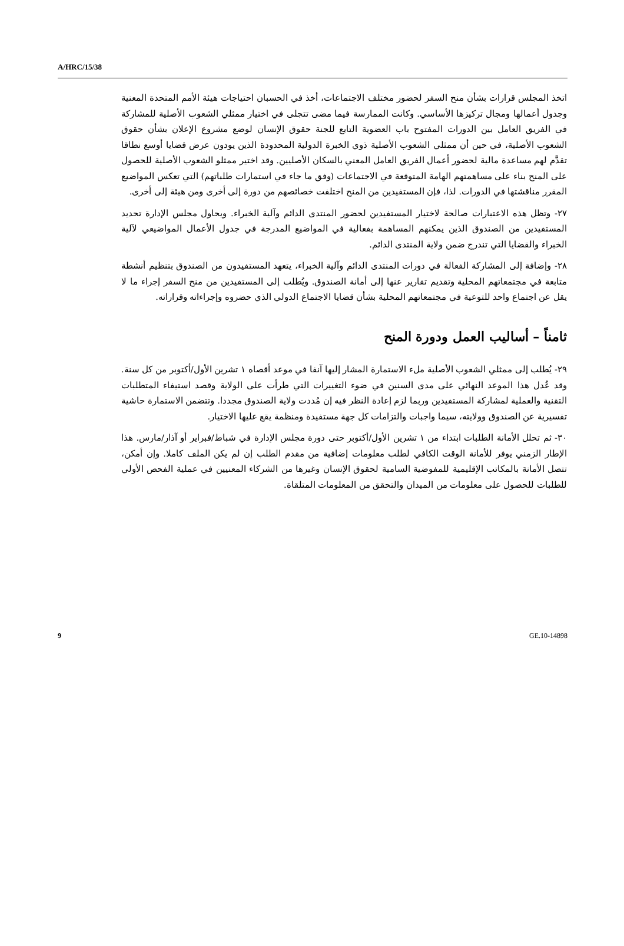A/HRC/15/38
اتخذ المجلس قرارات بشأن منح السفر لحضور مختلف الاجتماعات، أخذ في الحسبان احتياجات هيئة الأمم المتحدة المعنية وجدول أعمالها ومجال تركيزها الأساسي. وكانت الممارسة فيما مضى تتجلى في اختيار ممثلي الشعوب الأصلية للمشاركة في الفريق العامل بين الدورات المفتوح باب العضوية التابع للجنة حقوق الإنسان لوضع مشروع الإعلان بشأن حقوق الشعوب الأصلية، في حين أن ممثلي الشعوب الأصلية ذوي الخبرة الدولية المحدودة الذين يودون عرض قضايا أوسع نطاقا تقدَّم لهم مساعدة مالية لحضور أعمال الفريق العامل المعني بالسكان الأصليين. وقد اختير ممثلو الشعوب الأصلية للحصول على المنح بناء على مساهمتهم الهامة المتوقعة في الاجتماعات (وفق ما جاء في استمارات طلباتهم) التي تعكس المواضيع المقرر مناقشتها في الدورات. لذا، فإن المستفيدين من المنح اختلفت خصائصهم من دورة إلى أخرى ومن هيئة إلى أخرى.
٢٧- وتظل هذه الاعتبارات صالحة لاختيار المستفيدين لحضور المنتدى الدائم وآلية الخبراء. ويحاول مجلس الإدارة تحديد المستفيدين من الصندوق الذين يمكنهم المساهمة بفعالية في المواضيع المدرجة في جدول الأعمال المواضيعي لآلية الخبراء والقضايا التي تندرج ضمن ولاية المنتدى الدائم.
٢٨- وإضافة إلى المشاركة الفعالة في دورات المنتدى الدائم وآلية الخبراء، يتعهد المستفيدون من الصندوق بتنظيم أنشطة متابعة في مجتمعاتهم المحلية وتقديم تقارير عنها إلى أمانة الصندوق. ويُطلب إلى المستفيدين من منح السفر إجراء ما لا يقل عن اجتماع واحد للتوعية في مجتمعاتهم المحلية بشأن قضايا الاجتماع الدولي الذي حضروه وإجراءاته وقراراته.
ثامناً – أساليب العمل ودورة المنح
٢٩- يُطلب إلى ممثلي الشعوب الأصلية ملء الاستمارة المشار إليها آنفا في موعد أقصاه ١ تشرين الأول/أكتوبر من كل سنة. وقد عُدل هذا الموعد النهائي على مدى السنين في ضوء التغييرات التي طرأت على الولاية وقصد استيفاء المتطلبات التقنية والعملية لمشاركة المستفيدين وربما لزم إعادة النظر فيه إن مُددت ولاية الصندوق مجددا. وتتضمن الاستمارة حاشية تفسيرية عن الصندوق وولايته، سيما واجبات والتزامات كل جهة مستفيدة ومنظمة يقع عليها الاختيار.
٣٠- ثم تحلل الأمانة الطلبات ابتداء من ١ تشرين الأول/أكتوبر حتى دورة مجلس الإدارة في شباط/فبراير أو آذار/مارس. هذا الإطار الزمني يوفر للأمانة الوقت الكافي لطلب معلومات إضافية من مقدم الطلب إن لم يكن الملف كاملا. وإن أمكن، تتصل الأمانة بالمكاتب الإقليمية للمفوضية السامية لحقوق الإنسان وغيرها من الشركاء المعنيين في عملية الفحص الأولي للطلبات للحصول على معلومات من الميدان والتحقق من المعلومات المتلقاة.
9 GE.10-14898